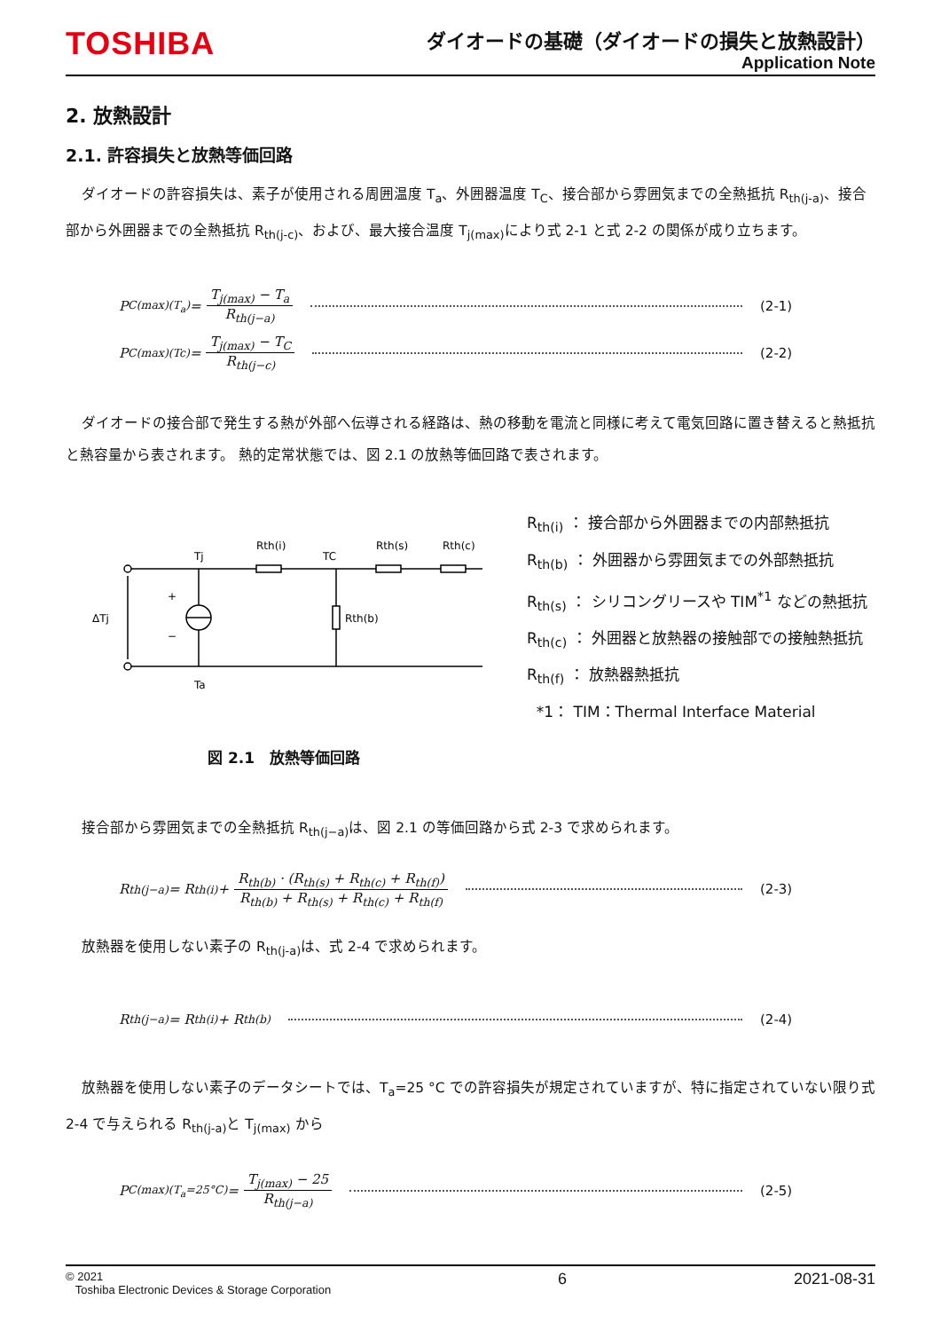TOSHIBA
ダイオードの基礎（ダイオードの損失と放熱設計）
Application Note
2. 放熱設計
2.1. 許容損失と放熱等価回路
ダイオードの許容損失は、素子が使用される周囲温度 T<sub>a</sub>、外囲器温度 T<sub>C</sub>、接合部から雰囲気までの全熱抵抗 R<sub>th(j-a)</sub>、接合部から外囲器までの全熱抵抗 R<sub>th(j-c)</sub>、および、最大接合温度 T<sub>j(max)</sub>により式 2-1 と式 2-2 の関係が成り立ちます。
P<sub>C(max)(T<sub>a</sub>)</sub> = T<sub>j(max)</sub> − T<sub>a</sub> R<sub>th(j−a)</sub> (2-1)
P<sub>C(max)(Tc)</sub> = T<sub>j(max)</sub> − T<sub>C</sub> R<sub>th(j−c)</sub> (2-2)
ダイオードの接合部で発生する熱が外部へ伝導される経路は、熱の移動を電流と同様に考えて電気回路に置き替えると熱抵抗と熱容量から表されます。 熱的定常状態では、図 2.1 の放熱等価回路で表されます。
Tj
Rth(i)
TC
Rth(s)
Rth(c)
ΔTj
+
−
Rth(b)
Ta
R<sub>th(i)</sub> ： 接合部から外囲器までの内部熱抵抗
R<sub>th(b)</sub> ： 外囲器から雰囲気までの外部熱抵抗
R<sub>th(s)</sub> ： シリコングリースや TIM<sup>*1</sup> などの熱抵抗
R<sub>th(c)</sub> ： 外囲器と放熱器の接触部での接触熱抵抗
R<sub>th(f)</sub> ： 放熱器熱抵抗
*1： TIM：Thermal Interface Material
図 2.1　放熱等価回路
接合部から雰囲気までの全熱抵抗 R<sub>th(j−a)</sub>は、図 2.1 の等価回路から式 2-3 で求められます。
R<sub>th(j−a)</sub> = R<sub>th(i)</sub> + R<sub>th(b)</sub> · (R<sub>th(s)</sub> + R<sub>th(c)</sub> + R<sub>th(f)</sub>) R<sub>th(b)</sub> + R<sub>th(s)</sub> + R<sub>th(c)</sub> + R<sub>th(f)</sub> (2-3)
放熱器を使用しない素子の R<sub>th(j-a)</sub>は、式 2-4 で求められます。
R<sub>th(j−a)</sub> = R<sub>th(i)</sub> + R<sub>th(b)</sub> (2-4)
放熱器を使用しない素子のデータシートでは、T<sub>a</sub>=25 °C での許容損失が規定されていますが、特に指定されていない限り式 2-4 で与えられる R<sub>th(j-a)</sub>と T<sub>j(max)</sub> から
P<sub>C(max)(T<sub>a</sub>=25°C)</sub> = T<sub>j(max)</sub> − 25 R<sub>th(j−a)</sub> (2-5)
© 2021
Toshiba Electronic Devices & Storage Corporation
6 2021-08-31